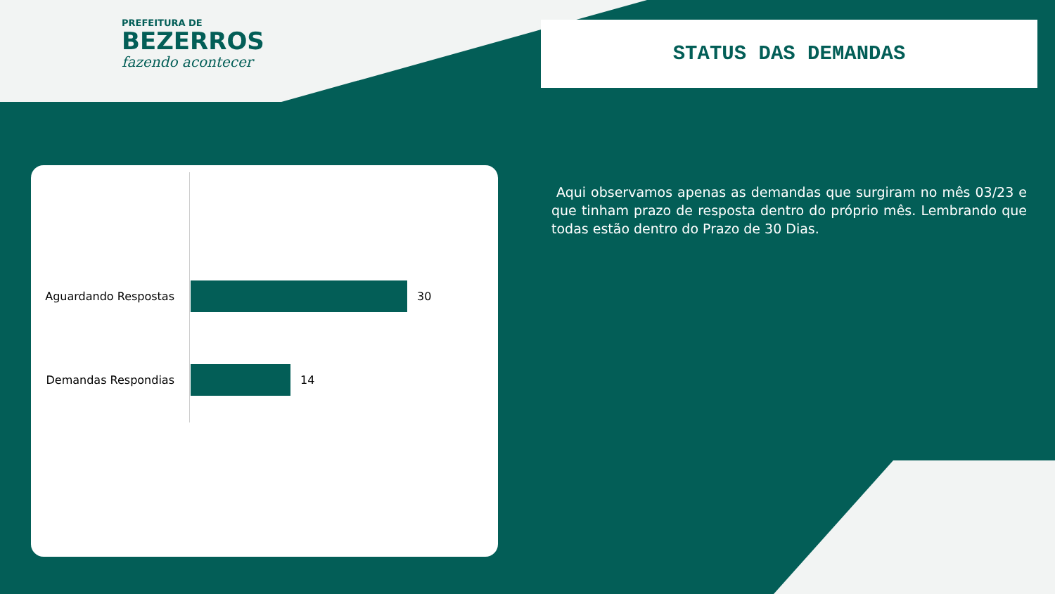PREFEITURA DE
BEZERROS
fazendo acontecer
STATUS DAS DEMANDAS
Aguardando Respostas 30
Demandas Respondias 14
Aqui observamos apenas as demandas que surgiram no mês 03/23 e que tinham prazo de resposta dentro do próprio mês. Lembrando que todas estão dentro do Prazo de 30 Dias.